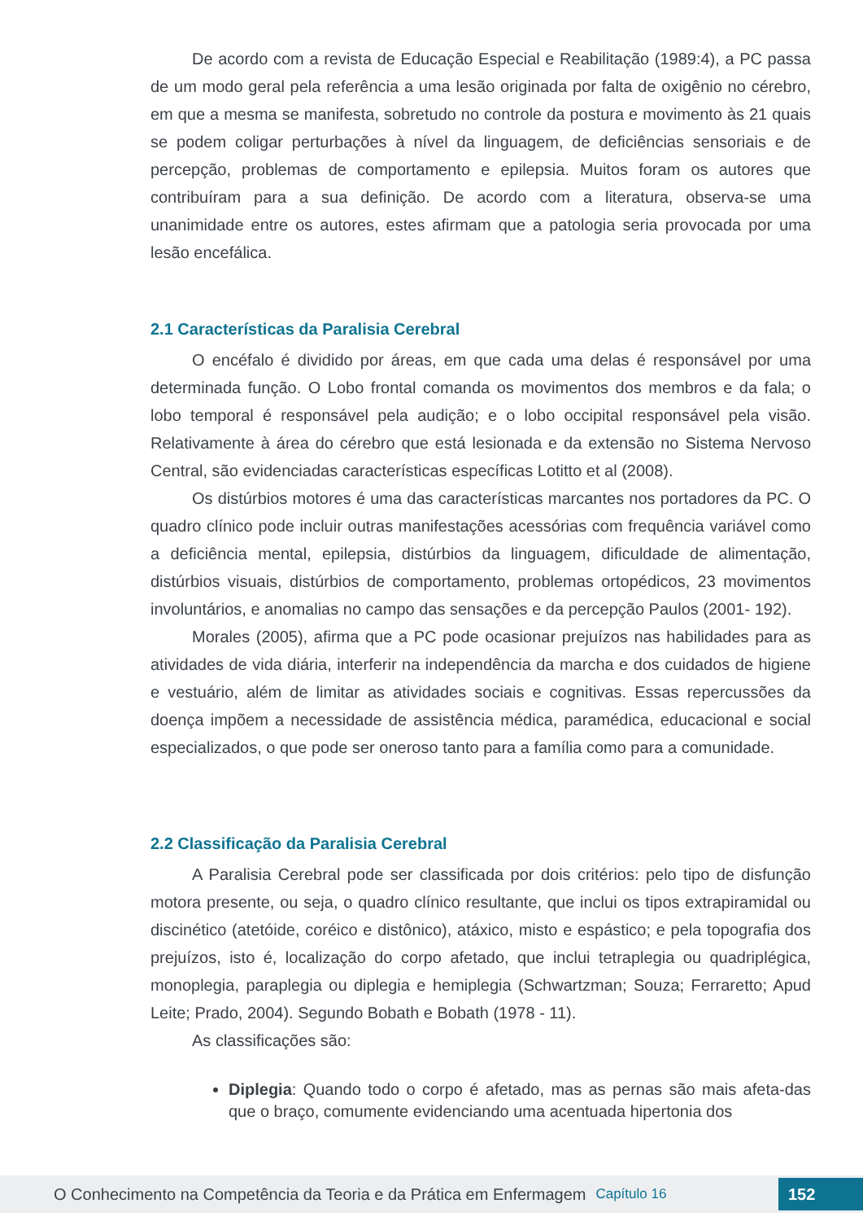De acordo com a revista de Educação Especial e Reabilitação (1989:4), a PC passa de um modo geral pela referência a uma lesão originada por falta de oxigênio no cérebro, em que a mesma se manifesta, sobretudo no controle da postura e movimento às 21 quais se podem coligar perturbações à nível da linguagem, de deficiências sensoriais e de percepção, problemas de comportamento e epilepsia. Muitos foram os autores que contribuíram para a sua definição. De acordo com a literatura, observa-se uma unanimidade entre os autores, estes afirmam que a patologia seria provocada por uma lesão encefálica.
2.1 Características da Paralisia Cerebral
O encéfalo é dividido por áreas, em que cada uma delas é responsável por uma determinada função. O Lobo frontal comanda os movimentos dos membros e da fala; o lobo temporal é responsável pela audição; e o lobo occipital responsável pela visão. Relativamente à área do cérebro que está lesionada e da extensão no Sistema Nervoso Central, são evidenciadas características específicas Lotitto et al (2008).
Os distúrbios motores é uma das características marcantes nos portadores da PC. O quadro clínico pode incluir outras manifestações acessórias com frequência variável como a deficiência mental, epilepsia, distúrbios da linguagem, dificuldade de alimentação, distúrbios visuais, distúrbios de comportamento, problemas ortopédicos, 23 movimentos involuntários, e anomalias no campo das sensações e da percepção Paulos (2001- 192).
Morales (2005), afirma que a PC pode ocasionar prejuízos nas habilidades para as atividades de vida diária, interferir na independência da marcha e dos cuidados de higiene e vestuário, além de limitar as atividades sociais e cognitivas. Essas repercussões da doença impõem a necessidade de assistência médica, paramédica, educacional e social especializados, o que pode ser oneroso tanto para a família como para a comunidade.
2.2 Classificação da Paralisia Cerebral
A Paralisia Cerebral pode ser classificada por dois critérios: pelo tipo de disfunção motora presente, ou seja, o quadro clínico resultante, que inclui os tipos extrapiramidal ou discinético (atetóide, coréico e distônico), atáxico, misto e espástico; e pela topografia dos prejuízos, isto é, localização do corpo afetado, que inclui tetraplegia ou quadriplégica, monoplegia, paraplegia ou diplegia e hemiplegia (Schwartzman; Souza; Ferraretto; Apud Leite; Prado, 2004). Segundo Bobath e Bobath (1978 - 11).
As classificações são:
Diplegia: Quando todo o corpo é afetado, mas as pernas são mais afeta-das que o braço, comumente evidenciando uma acentuada hipertonia dos
O Conhecimento na Competência da Teoria e da Prática em Enfermagem Capítulo 16 152